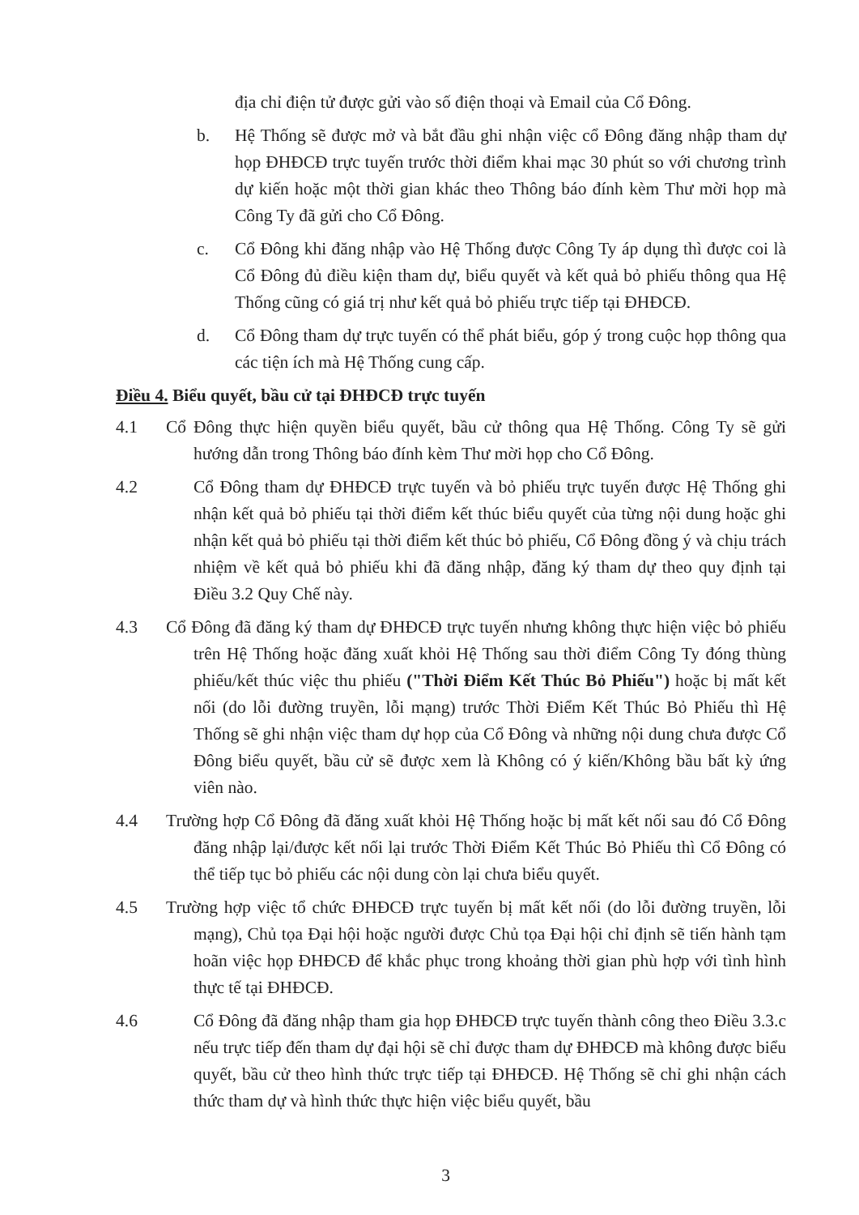địa chỉ điện tử được gửi vào số điện thoại và Email của Cổ Đông.
b. Hệ Thống sẽ được mở và bắt đầu ghi nhận việc cổ Đông đăng nhập tham dự họp ĐHĐCĐ trực tuyến trước thời điểm khai mạc 30 phút so với chương trình dự kiến hoặc một thời gian khác theo Thông báo đính kèm Thư mời họp mà Công Ty đã gửi cho Cổ Đông.
c. Cổ Đông khi đăng nhập vào Hệ Thống được Công Ty áp dụng thì được coi là Cổ Đông đủ điều kiện tham dự, biểu quyết và kết quả bỏ phiếu thông qua Hệ Thống cũng có giá trị như kết quả bỏ phiếu trực tiếp tại ĐHĐCĐ.
d. Cổ Đông tham dự trực tuyến có thể phát biểu, góp ý trong cuộc họp thông qua các tiện ích mà Hệ Thống cung cấp.
Điều 4. Biểu quyết, bầu cử tại ĐHĐCĐ trực tuyến
4.1 Cổ Đông thực hiện quyền biểu quyết, bầu cử thông qua Hệ Thống. Công Ty sẽ gửi hướng dẫn trong Thông báo đính kèm Thư mời họp cho Cổ Đông.
4.2 Cổ Đông tham dự ĐHĐCĐ trực tuyến và bỏ phiếu trực tuyến được Hệ Thống ghi nhận kết quả bỏ phiếu tại thời điểm kết thúc biểu quyết của từng nội dung hoặc ghi nhận kết quả bỏ phiếu tại thời điểm kết thúc bỏ phiếu, Cổ Đông đồng ý và chịu trách nhiệm về kết quả bỏ phiếu khi đã đăng nhập, đăng ký tham dự theo quy định tại Điều 3.2 Quy Chế này.
4.3 Cổ Đông đã đăng ký tham dự ĐHĐCĐ trực tuyến nhưng không thực hiện việc bỏ phiếu trên Hệ Thống hoặc đăng xuất khỏi Hệ Thống sau thời điểm Công Ty đóng thùng phiếu/kết thúc việc thu phiếu ("Thời Điểm Kết Thúc Bỏ Phiếu") hoặc bị mất kết nối (do lỗi đường truyền, lỗi mạng) trước Thời Điểm Kết Thúc Bỏ Phiếu thì Hệ Thống sẽ ghi nhận việc tham dự họp của Cổ Đông và những nội dung chưa được Cổ Đông biểu quyết, bầu cử sẽ được xem là Không có ý kiến/Không bầu bất kỳ ứng viên nào.
4.4 Trường hợp Cổ Đông đã đăng xuất khỏi Hệ Thống hoặc bị mất kết nối sau đó Cổ Đông đăng nhập lại/được kết nối lại trước Thời Điểm Kết Thúc Bỏ Phiếu thì Cổ Đông có thể tiếp tục bỏ phiếu các nội dung còn lại chưa biểu quyết.
4.5 Trường hợp việc tổ chức ĐHĐCĐ trực tuyến bị mất kết nối (do lỗi đường truyền, lỗi mạng), Chủ tọa Đại hội hoặc người được Chủ tọa Đại hội chỉ định sẽ tiến hành tạm hoãn việc họp ĐHĐCĐ để khắc phục trong khoảng thời gian phù hợp với tình hình thực tế tại ĐHĐCĐ.
4.6 Cổ Đông đã đăng nhập tham gia họp ĐHĐCĐ trực tuyến thành công theo Điều 3.3.c nếu trực tiếp đến tham dự đại hội sẽ chỉ được tham dự ĐHĐCĐ mà không được biểu quyết, bầu cử theo hình thức trực tiếp tại ĐHĐCĐ. Hệ Thống sẽ chỉ ghi nhận cách thức tham dự và hình thức thực hiện việc biểu quyết, bầu
3